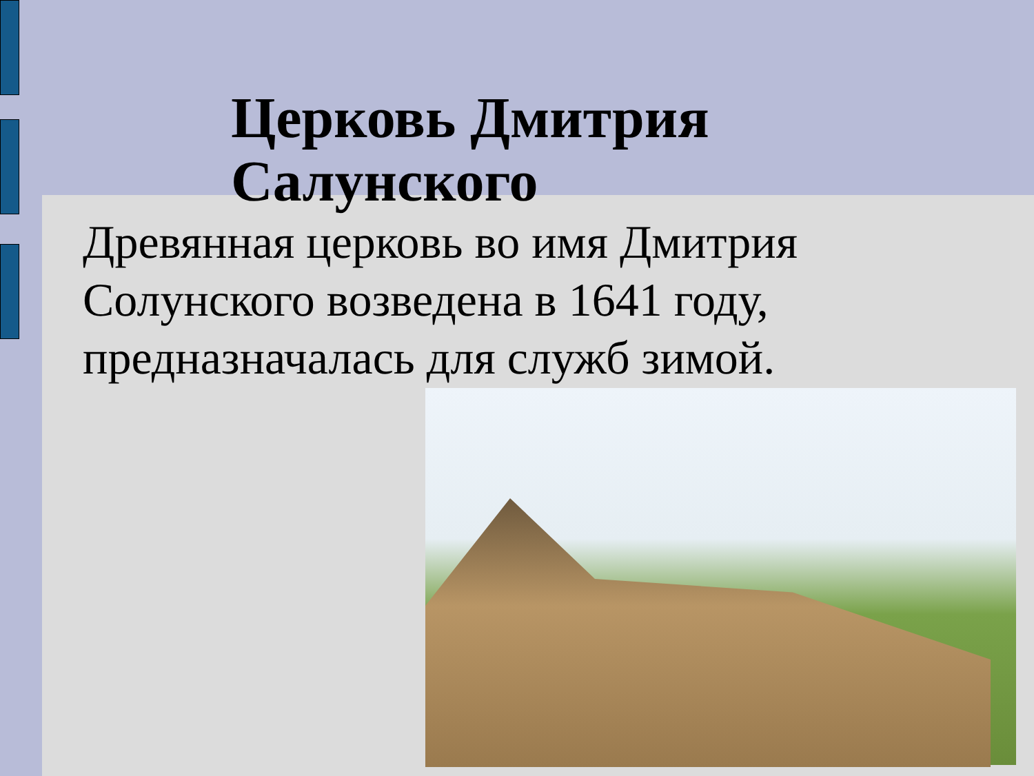Церковь Дмитрия
Салунского
Древянная церковь во имя Дмитрия Солунского возведена в 1641 году, предназначалась для служб зимой.